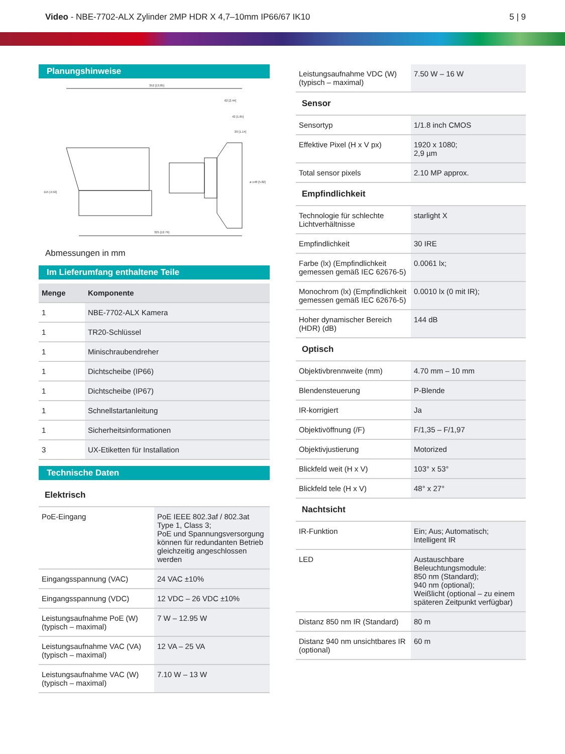Video - NBE-7702-ALX Zylinder 2MP HDR X 4,7–10mm IP66/67 IK10
5 | 9
Planungshinweise
352 [13.85]
62 [2.44]
42 [1.65]
29 [1.14]
325 [12.79]
115 [4.52]
ø 148 [5.82]
Abmessungen in mm
Im Lieferumfang enthaltene Teile
| Menge | Komponente |
| --- | --- |
| 1 | NBE-7702-ALX Kamera |
| 1 | TR20-Schlüssel |
| 1 | Minischraubendreher |
| 1 | Dichtscheibe (IP66) |
| 1 | Dichtscheibe (IP67) |
| 1 | Schnellstartanleitung |
| 1 | Sicherheitsinformationen |
| 3 | UX-Etiketten für Installation |
Technische Daten
| Elektrisch | |
| PoE-Eingang | PoE IEEE 802.3af / 802.3at Type 1, Class 3; PoE und Spannungsversorgung können für redundanten Betrieb gleichzeitig angeschlossen werden |
| Eingangsspannung (VAC) | 24 VAC ±10% |
| Eingangsspannung (VDC) | 12 VDC – 26 VDC ±10% |
| Leistungsaufnahme PoE (W) (typisch – maximal) | 7 W – 12.95 W |
| Leistungsaufnahme VAC (VA) (typisch – maximal) | 12 VA – 25 VA |
| Leistungsaufnahme VAC (W) (typisch – maximal) | 7.10 W – 13 W |
| Leistungsaufnahme VDC (W) (typisch – maximal) | 7.50 W – 16 W |
| Sensor | |
| Sensortyp | 1/1.8 inch CMOS |
| Effektive Pixel (H x V px) | 1920 x 1080; 2,9 µm |
| Total sensor pixels | 2.10 MP approx. |
| Empfindlichkeit | |
| Technologie für schlechte Lichtverhältnisse | starlight X |
| Empfindlichkeit | 30 IRE |
| Farbe (lx) (Empfindlichkeit gemessen gemäß IEC 62676-5) | 0.0061 lx; |
| Monochrom (lx) (Empfindlichkeit gemessen gemäß IEC 62676-5) | 0.0010 lx (0 mit IR); |
| Hoher dynamischer Bereich (HDR) (dB) | 144 dB |
| Optisch | |
| Objektivbrennweite (mm) | 4.70 mm – 10 mm |
| Blendensteuerung | P-Blende |
| IR-korrigiert | Ja |
| Objektivöffnung (/F) | F/1,35 – F/1,97 |
| Objektivjustierung | Motorized |
| Blickfeld weit (H x V) | 103° x 53° |
| Blickfeld tele (H x V) | 48° x 27° |
| Nachtsicht | |
| IR-Funktion | Ein; Aus; Automatisch; Intelligent IR |
| LED | Austauschbare Beleuchtungsmodule: 850 nm (Standard); 940 nm (optional); Weißlicht (optional – zu einem späteren Zeitpunkt verfügbar) |
| Distanz 850 nm IR (Standard) | 80 m |
| Distanz 940 nm unsichtbares IR (optional) | 60 m |